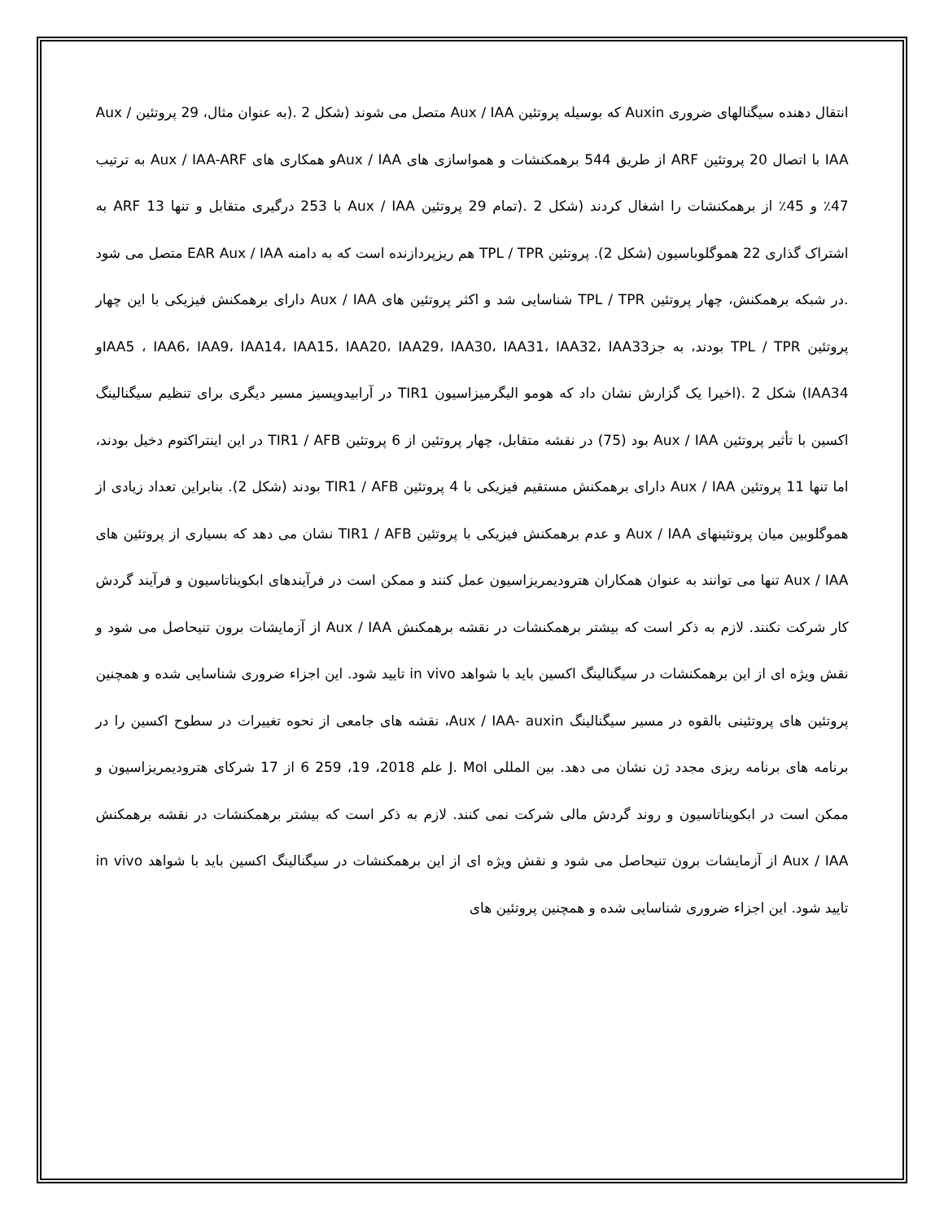انتقال دهنده سیگنالهای ضروری Auxin که بوسیله پروتئین Aux / IAA متصل می شوند (شکل 2 .(به عنوان مثال، 29 پروتئین Aux / IAA با اتصال 20 پروتئین ARF از طریق 544 برهمکنشات و همواسازی های Aux / IAAو همکاری های Aux / IAA-ARF به ترتیب 47٪ و 45٪ از برهمکنشات را اشغال کردند (شکل 2 .(تمام 29 پروتئین Aux / IAA با 253 درگیری متقابل و تنها 13 ARF به اشتراک گذاری 22 هموگلوباسیون (شکل 2). پروتئین TPL / TPR هم ریزپردازنده است که به دامنه EAR Aux / IAA متصل می شود .در شبکه برهمکنش، چهار پروتئین TPL / TPR شناسایی شد و اکثر پروتئین های Aux / IAA دارای برهمکنش فیزیکی با این چهار پروتئین TPL / TPR بودند، به جزIAA5 ، IAA6، IAA9، IAA14، IAA15، IAA20، IAA29، IAA30، IAA31، IAA32، IAA33و IAA34) شکل 2 .(اخیرا یک گزارش نشان داد که هومو الیگرمیزاسیون TIR1 در آرابیدوپسیز مسیر دیگری برای تنظیم سیگنالینگ اکسین با تأثیر پروتئین Aux / IAA بود (75) در نقشه متقابل، چهار پروتئین از 6 پروتئین TIR1 / AFB در این اینتراکتوم دخیل بودند، اما تنها 11 پروتئین Aux / IAA دارای برهمکنش مستقیم فیزیکی با 4 پروتئین TIR1 / AFB بودند (شکل 2). بنابراین تعداد زیادی از هموگلوبین میان پروتئینهای Aux / IAA و عدم برهمکنش فیزیکی با پروتئین TIR1 / AFB نشان می دهد که بسیاری از پروتئین های Aux / IAA تنها می توانند به عنوان همکاران هترودیمریزاسیون عمل کنند و ممکن است در فرآیندهای ابکویناتاسیون و فرآیند گردش کار شرکت نکنند. لازم به ذکر است که بیشتر برهمکنشات در نقشه برهمکنش Aux / IAA از آزمایشات برون تنیحاصل می شود و نقش ویژه ای از این برهمکنشات در سیگنالینگ اکسین باید با شواهد in vivo تایید شود. این اجزاء ضروری شناسایی شده و همچنین پروتئین های پروتئینی بالقوه در مسیر سیگنالینگ Aux / IAA- auxin، نقشه های جامعی از نحوه تغییرات در سطوح اکسین را در برنامه های برنامه ریزی مجدد ژن نشان می دهد. بین المللی J. Mol علم 2018، 19، 259 6 از 17 شرکای هترودیمریزاسیون و ممکن است در ابکویناتاسیون و روند گردش مالی شرکت نمی کنند. لازم به ذکر است که بیشتر برهمکنشات در نقشه برهمکنش Aux / IAA از آزمایشات برون تنیحاصل می شود و نقش ویژه ای از این برهمکنشات در سیگنالینگ اکسین باید با شواهد in vivo تایید شود. این اجزاء ضروری شناسایی شده و همچنین پروتئین های